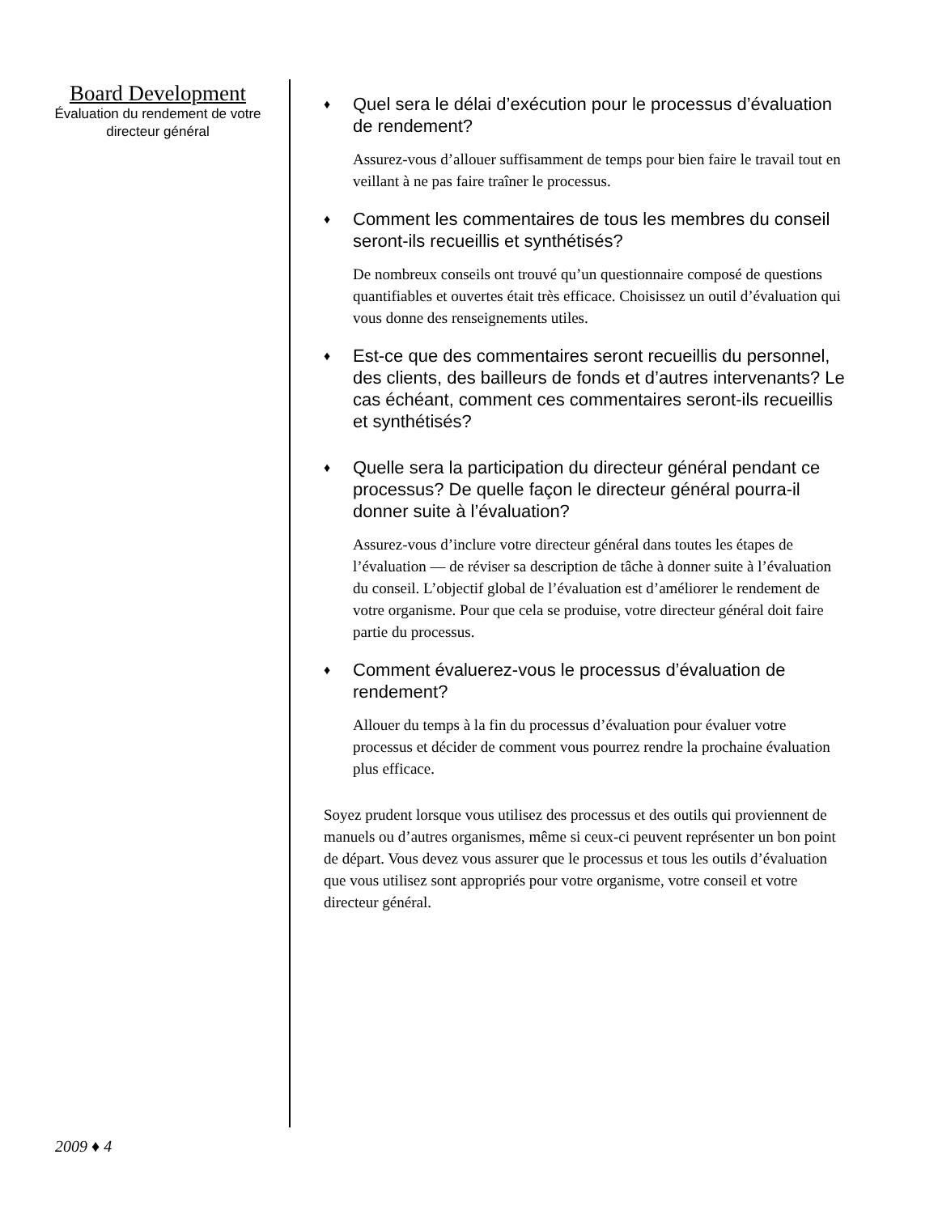Board Development
Évaluation du rendement de votre directeur général
♦ Quel sera le délai d’exécution pour le processus d’évaluation de rendement?
Assurez-vous d’allouer suffisamment de temps pour bien faire le travail tout en veillant à ne pas faire traîner le processus.
♦ Comment les commentaires de tous les membres du conseil seront-ils recueillis et synthétisés?
De nombreux conseils ont trouvé qu’un questionnaire composé de questions quantifiables et ouvertes était très efficace. Choisissez un outil d’évaluation qui vous donne des renseignements utiles.
♦ Est-ce que des commentaires seront recueillis du personnel, des clients, des bailleurs de fonds et d’autres intervenants? Le cas échéant, comment ces commentaires seront-ils recueillis et synthétisés?
♦ Quelle sera la participation du directeur général pendant ce processus? De quelle façon le directeur général pourra-il donner suite à l’évaluation?
Assurez-vous d’inclure votre directeur général dans toutes les étapes de l’évaluation — de réviser sa description de tâche à donner suite à l’évaluation du conseil. L’objectif global de l’évaluation est d’améliorer le rendement de votre organisme. Pour que cela se produise, votre directeur général doit faire partie du processus.
♦ Comment évaluerez-vous le processus d’évaluation de rendement?
Allouer du temps à la fin du processus d’évaluation pour évaluer votre processus et décider de comment vous pourrez rendre la prochaine évaluation plus efficace.
Soyez prudent lorsque vous utilisez des processus et des outils qui proviennent de manuels ou d’autres organismes, même si ceux-ci peuvent représenter un bon point de départ. Vous devez vous assurer que le processus et tous les outils d’évaluation que vous utilisez sont appropriés pour votre organisme, votre conseil et votre directeur général.
2009 ♦ 4